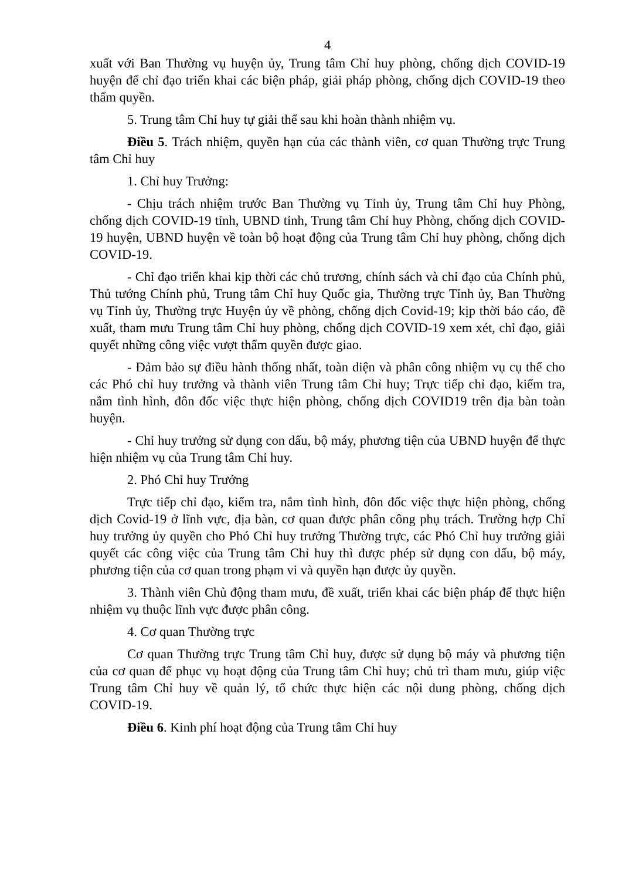4
xuất với Ban Thường vụ huyện ủy, Trung tâm Chỉ huy phòng, chống dịch COVID-19 huyện để chỉ đạo triển khai các biện pháp, giải pháp phòng, chống dịch COVID-19 theo thẩm quyền.
5. Trung tâm Chỉ huy tự giải thể sau khi hoàn thành nhiệm vụ.
Điều 5. Trách nhiệm, quyền hạn của các thành viên, cơ quan Thường trực Trung tâm Chỉ huy
1. Chỉ huy Trưởng:
- Chịu trách nhiệm trước Ban Thường vụ Tỉnh ủy, Trung tâm Chỉ huy Phòng, chống dịch COVID-19 tỉnh, UBND tỉnh, Trung tâm Chỉ huy Phòng, chống dịch COVID-19 huyện, UBND huyện về toàn bộ hoạt động của Trung tâm Chỉ huy phòng, chống dịch COVID-19.
- Chỉ đạo triển khai kịp thời các chủ trương, chính sách và chỉ đạo của Chính phủ, Thủ tướng Chính phủ, Trung tâm Chỉ huy Quốc gia, Thường trực Tỉnh ủy, Ban Thường vụ Tỉnh ủy, Thường trực Huyện ủy về phòng, chống dịch Covid-19; kịp thời báo cáo, đề xuất, tham mưu Trung tâm Chỉ huy phòng, chống dịch COVID-19 xem xét, chỉ đạo, giải quyết những công việc vượt thẩm quyền được giao.
- Đảm bảo sự điều hành thống nhất, toàn diện và phân công nhiệm vụ cụ thể cho các Phó chỉ huy trưởng và thành viên Trung tâm Chỉ huy; Trực tiếp chỉ đạo, kiểm tra, nắm tình hình, đôn đốc việc thực hiện phòng, chống dịch COVID19 trên địa bàn toàn huyện.
- Chỉ huy trưởng sử dụng con dấu, bộ máy, phương tiện của UBND huyện để thực hiện nhiệm vụ của Trung tâm Chỉ huy.
2. Phó Chỉ huy Trưởng
Trực tiếp chỉ đạo, kiểm tra, nắm tình hình, đôn đốc việc thực hiện phòng, chống dịch Covid-19 ở lĩnh vực, địa bàn, cơ quan được phân công phụ trách. Trường hợp Chỉ huy trưởng ủy quyền cho Phó Chỉ huy trưởng Thường trực, các Phó Chỉ huy trưởng giải quyết các công việc của Trung tâm Chỉ huy thì được phép sử dụng con dấu, bộ máy, phương tiện của cơ quan trong phạm vi và quyền hạn được ủy quyền.
3. Thành viên Chủ động tham mưu, đề xuất, triển khai các biện pháp để thực hiện nhiệm vụ thuộc lĩnh vực được phân công.
4. Cơ quan Thường trực
Cơ quan Thường trực Trung tâm Chỉ huy, được sử dụng bộ máy và phương tiện của cơ quan để phục vụ hoạt động của Trung tâm Chỉ huy; chủ trì tham mưu, giúp việc Trung tâm Chỉ huy về quản lý, tổ chức thực hiện các nội dung phòng, chống dịch COVID-19.
Điều 6. Kinh phí hoạt động của Trung tâm Chỉ huy